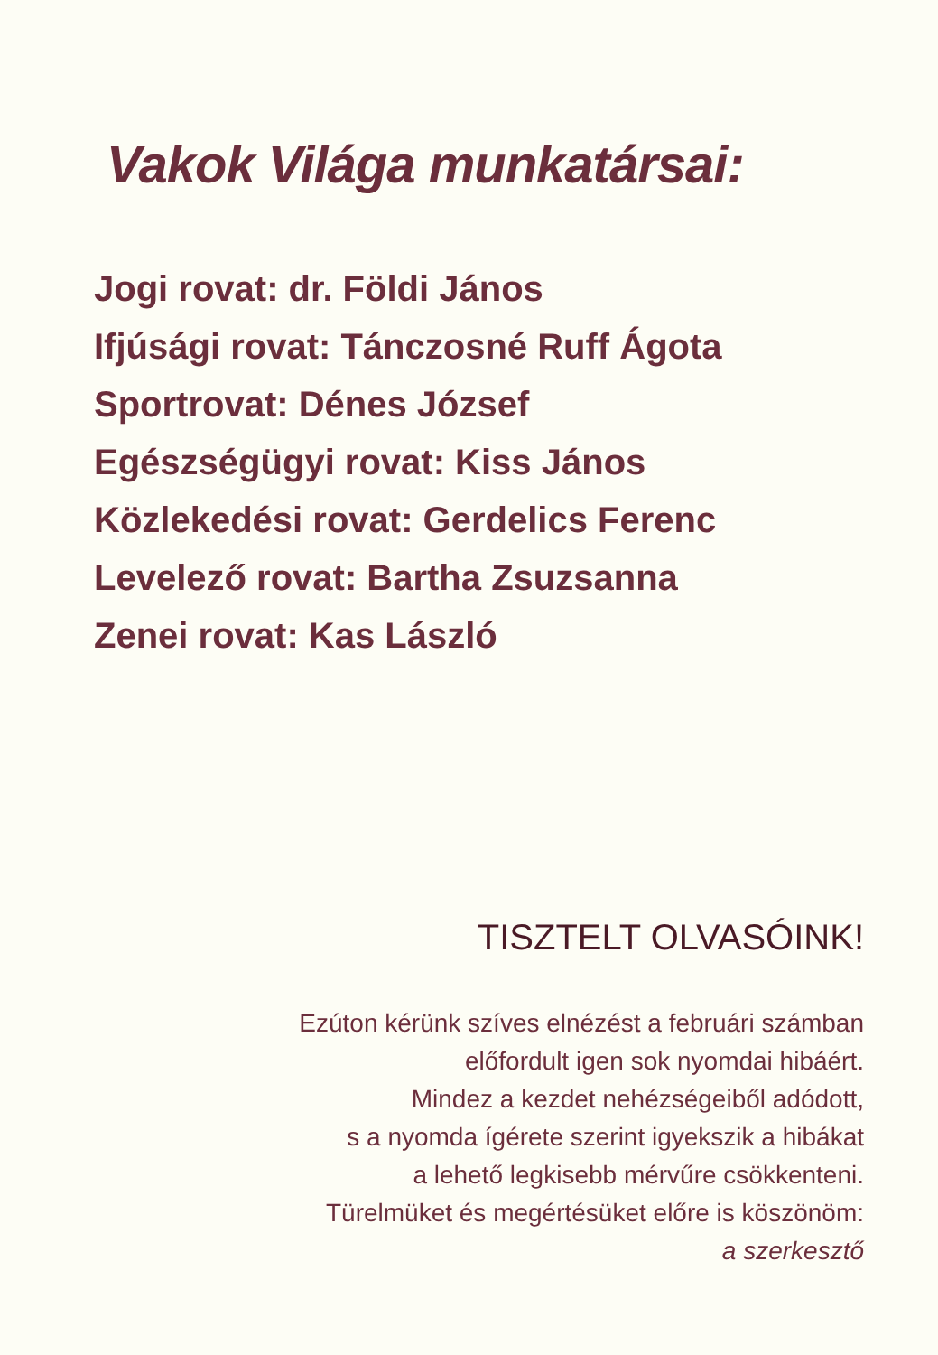Vakok Világa munkatársai:
Jogi rovat: dr. Földi János
Ifjúsági rovat: Tánczosné Ruff Ágota
Sportrovat: Dénes József
Egészségügyi rovat: Kiss János
Közlekedési rovat: Gerdelics Ferenc
Levelező rovat: Bartha Zsuzsanna
Zenei rovat: Kas László
TISZTELT OLVASÓINK!
Ezúton kérünk szíves elnézést a februári számban
előfordult igen sok nyomdai hibáért.
Mindez a kezdet nehézségeiből adódott,
s a nyomda ígérete szerint igyekszik a hibákat
a lehető legkisebb mérvűre csökkenteni.
Türelmüket és megértésüket előre is köszönöm:
a szerkesztő